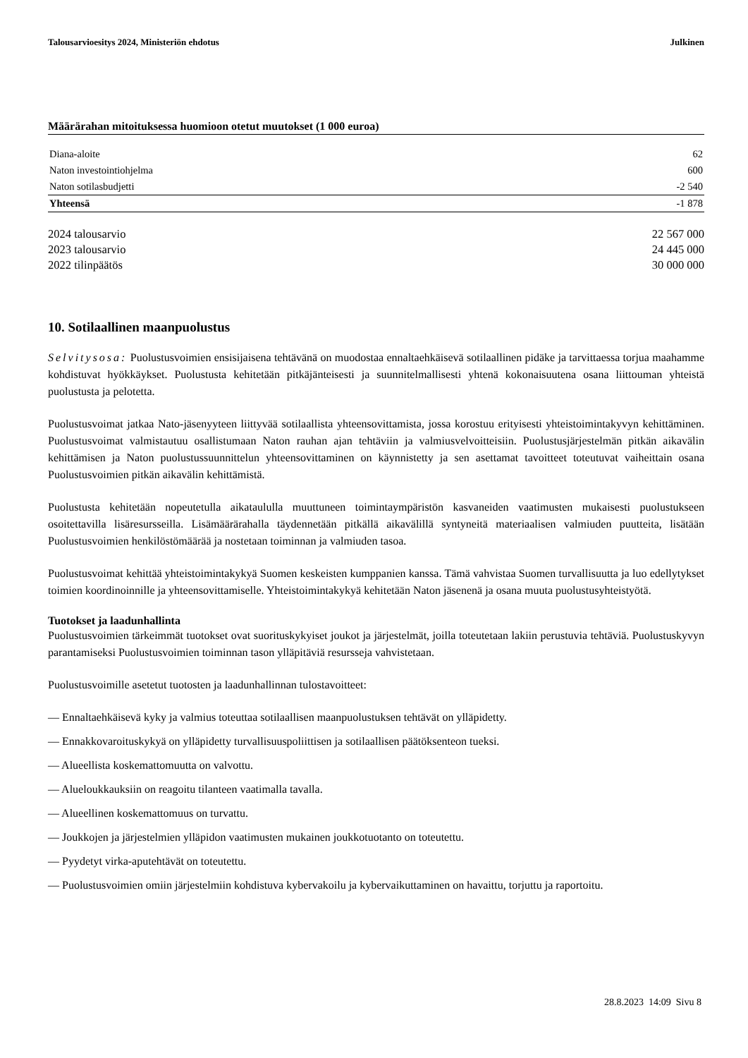Talousarvioesitys 2024, Ministeriön ehdotus Julkinen
Määrärahan mitoituksessa huomioon otetut muutokset (1 000 euroa)
| Diana-aloite | 62 |
| Naton investointiohjelma | 600 |
| Naton sotilasbudjetti | -2 540 |
| Yhteensä | -1 878 |
| 2024 talousarvio | 22 567 000 |
| 2023 talousarvio | 24 445 000 |
| 2022 tilinpäätös | 30 000 000 |
10. Sotilaallinen maanpuolustus
Selvitysosa: Puolustusvoimien ensisijaisena tehtävänä on muodostaa ennaltaehkäisevä sotilaallinen pidäke ja tarvittaessa torjua maahamme kohdistuvat hyökkäykset. Puolustusta kehitetään pitkäjänteisesti ja suunnitelmallisesti yhtenä kokonaisuutena osana liittouman yhteistä puolustusta ja pelotetta.
Puolustusvoimat jatkaa Nato-jäsenyyteen liittyvää sotilaallista yhteensovittamista, jossa korostuu erityisesti yhteistoimintakyvyn kehittäminen. Puolustusvoimat valmistautuu osallistumaan Naton rauhan ajan tehtäviin ja valmiusvelvoitteisiin. Puolustusjärjestelmän pitkän aikavälin kehittämisen ja Naton puolustussuunnittelun yhteensovittaminen on käynnistetty ja sen asettamat tavoitteet toteutuvat vaiheittain osana Puolustusvoimien pitkän aikavälin kehittämistä.
Puolustusta kehitetään nopeutetulla aikataululla muuttuneen toimintaympäristön kasvaneiden vaatimusten mukaisesti puolustukseen osoitettavilla lisäresursseilla. Lisämäärärahalla täydennetään pitkällä aikavälillä syntyneitä materiaalisen valmiuden puutteita, lisätään Puolustusvoimien henkilöstömäärää ja nostetaan toiminnan ja valmiuden tasoa.
Puolustusvoimat kehittää yhteistoimintakykyä Suomen keskeisten kumppanien kanssa. Tämä vahvistaa Suomen turvallisuutta ja luo edellytykset toimien koordinoinnille ja yhteensovittamiselle. Yhteistoimintakykyä kehitetään Naton jäsenenä ja osana muuta puolustusyhteistyötä.
Tuotokset ja laadunhallinta
Puolustusvoimien tärkeimmät tuotokset ovat suorituskykyiset joukot ja järjestelmät, joilla toteutetaan lakiin perustuvia tehtäviä. Puolustuskyvyn parantamiseksi Puolustusvoimien toiminnan tason ylläpitäviä resursseja vahvistetaan.
Puolustusvoimille asetetut tuotosten ja laadunhallinnan tulostavoitteet:
— Ennaltaehkäisevä kyky ja valmius toteuttaa sotilaallisen maanpuolustuksen tehtävät on ylläpidetty.
— Ennakkovaroituskykyä on ylläpidetty turvallisuuspoliittisen ja sotilaallisen päätöksenteon tueksi.
— Alueellista koskemattomuutta on valvottu.
— Alueloukkauksiin on reagoitu tilanteen vaatimalla tavalla.
— Alueellinen koskemattomuus on turvattu.
— Joukkojen ja järjestelmien ylläpidon vaatimusten mukainen joukkotuotanto on toteutettu.
— Pyydetyt virka-aputehtävät on toteutettu.
— Puolustusvoimien omiin järjestelmiin kohdistuva kybervakoilu ja kybervaikuttaminen on havaittu, torjuttu ja raportoitu.
28.8.2023 14:09 Sivu 8